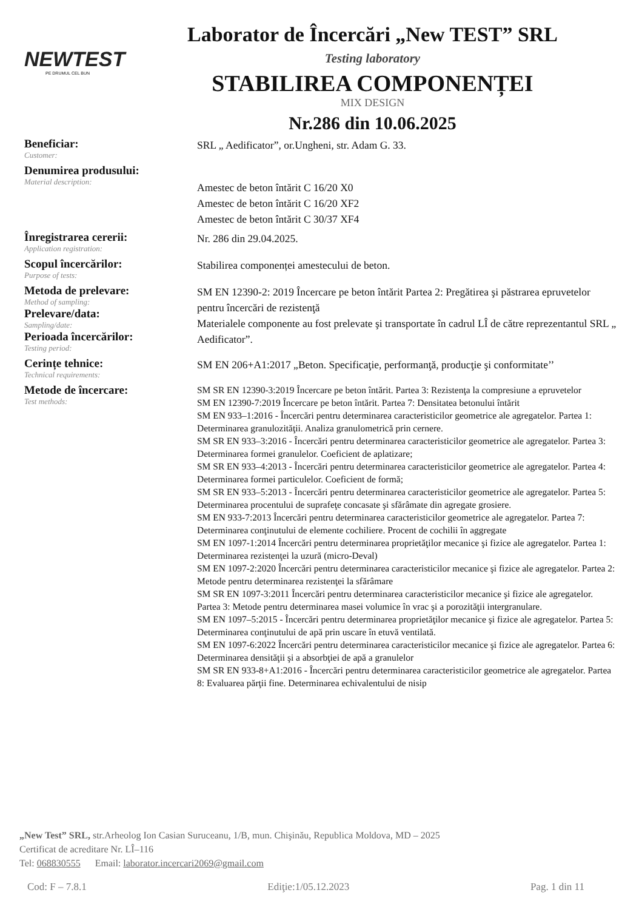NEWTEST
PE DRUMUL CEL BUN
Laborator de Încercări „New TEST” SRL
Testing laboratory
STABILIREA COMPONENȚEI
MIX DESIGN
Nr.286 din 10.06.2025
Beneficiar:
Customer:
SRL „ Aedificator”, or.Ungheni, str. Adam G. 33.
Denumirea produsului:
Material description:
Amestec de beton întărit C 16/20 X0
Amestec de beton întărit C 16/20 XF2
Amestec de beton întărit C 30/37 XF4
Înregistrarea cererii:
Application registration:
Nr. 286 din 29.04.2025.
Scopul încercărilor:
Purpose of tests:
Stabilirea componenței amestecului de beton.
Metoda de prelevare:
Method of sampling:
Prelevare/data:
Sampling/date:
Perioada încercărilor:
Testing period:
SM EN 12390-2: 2019 Încercare pe beton întărit Partea 2: Pregătirea şi păstrarea epruvetelor pentru încercări de rezistenţă
Materialele componente au fost prelevate şi transportate în cadrul LÎ de către reprezentantul SRL „ Aedificator”.
Cerințe tehnice:
Technical requirements:
SM EN 206+A1:2017 „Beton. Specificaţie, performanţă, producţie şi conformitate’’
Metode de încercare:
Test methods:
SM SR EN 12390-3:2019 Încercare pe beton întărit. Partea 3: Rezistenţa la compresiune a epruvetelor
SM EN 12390-7:2019 Încercare pe beton întărit. Partea 7: Densitatea betonului întărit
SM EN 933–1:2016 - Încercări pentru determinarea caracteristicilor geometrice ale agregatelor. Partea 1: Determinarea granulozităţii. Analiza granulometrică prin cernere.
SM SR EN 933–3:2016 - Încercări pentru determinarea caracteristicilor geometrice ale agregatelor. Partea 3: Determinarea formei granulelor. Coeficient de aplatizare;
SM SR EN 933–4:2013 - Încercări pentru determinarea caracteristicilor geometrice ale agregatelor. Partea 4: Determinarea formei particulelor. Coeficient de formă;
SM SR EN 933–5:2013 - Încercări pentru determinarea caracteristicilor geometrice ale agregatelor. Partea 5: Determinarea procentului de suprafeţe concasate şi sfărâmate din agregate grosiere.
SM EN 933-7:2013 Încercări pentru determinarea caracteristicilor geometrice ale agregatelor. Partea 7: Determinarea conţinutului de elemente cochiliere. Procent de cochilii în aggregate
SM EN 1097-1:2014 Încercări pentru determinarea proprietăţilor mecanice şi fizice ale agregatelor. Partea 1: Determinarea rezistenţei la uzură (micro-Deval)
SM EN 1097-2:2020 Încercări pentru determinarea caracteristicilor mecanice şi fizice ale agregatelor. Partea 2: Metode pentru determinarea rezistenţei la sfărâmare
SM SR EN 1097-3:2011 Încercări pentru determinarea caracteristicilor mecanice şi fizice ale agregatelor. Partea 3: Metode pentru determinarea masei volumice în vrac şi a porozităţii intergranulare.
SM EN 1097–5:2015 - Încercări pentru determinarea proprietăţilor mecanice şi fizice ale agregatelor. Partea 5: Determinarea conţinutului de apă prin uscare în etuvă ventilată.
SM EN 1097-6:2022 Încercări pentru determinarea caracteristicilor mecanice şi fizice ale agregatelor. Partea 6: Determinarea densităţii şi a absorbţiei de apă a granulelor
SM SR EN 933-8+A1:2016 - Încercări pentru determinarea caracteristicilor geometrice ale agregatelor. Partea 8: Evaluarea părţii fine. Determinarea echivalentului de nisip
„New Test” SRL, str.Arheolog Ion Casian Suruceanu, 1/B, mun. Chişinău, Republica Moldova, MD – 2025
Certificat de acreditare Nr. LÎ–116
Tel: 068830555 Email: laborator.incercari2069@gmail.com
Cod: F – 7.8.1 Ediţie:1/05.12.2023 Pag. 1 din 11